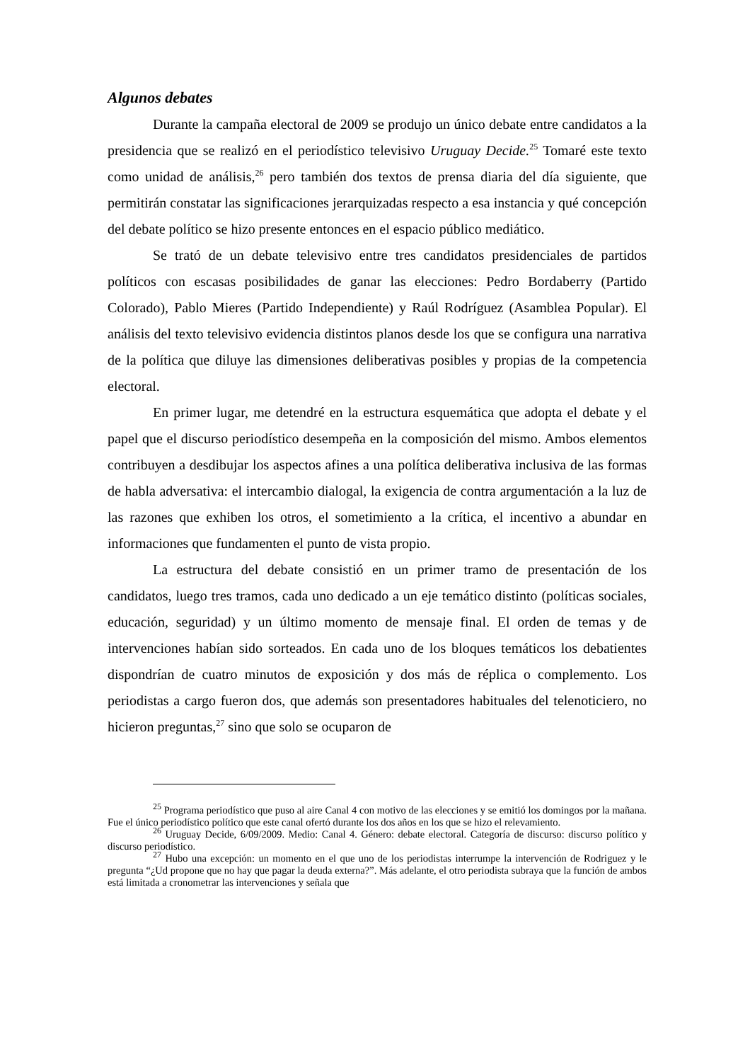Algunos debates
Durante la campaña electoral de 2009 se produjo un único debate entre candidatos a la presidencia que se realizó en el periodístico televisivo Uruguay Decide.<sup>25</sup> Tomaré este texto como unidad de análisis,<sup>26</sup> pero también dos textos de prensa diaria del día siguiente, que permitirán constatar las significaciones jerarquizadas respecto a esa instancia y qué concepción del debate político se hizo presente entonces en el espacio público mediático.
Se trató de un debate televisivo entre tres candidatos presidenciales de partidos políticos con escasas posibilidades de ganar las elecciones: Pedro Bordaberry (Partido Colorado), Pablo Mieres (Partido Independiente) y Raúl Rodríguez (Asamblea Popular). El análisis del texto televisivo evidencia distintos planos desde los que se configura una narrativa de la política que diluye las dimensiones deliberativas posibles y propias de la competencia electoral.
En primer lugar, me detendré en la estructura esquemática que adopta el debate y el papel que el discurso periodístico desempeña en la composición del mismo. Ambos elementos contribuyen a desdibujar los aspectos afines a una política deliberativa inclusiva de las formas de habla adversativa: el intercambio dialogal, la exigencia de contra argumentación a la luz de las razones que exhiben los otros, el sometimiento a la crítica, el incentivo a abundar en informaciones que fundamenten el punto de vista propio.
La estructura del debate consistió en un primer tramo de presentación de los candidatos, luego tres tramos, cada uno dedicado a un eje temático distinto (políticas sociales, educación, seguridad) y un último momento de mensaje final. El orden de temas y de intervenciones habían sido sorteados. En cada uno de los bloques temáticos los debatientes dispondrían de cuatro minutos de exposición y dos más de réplica o complemento. Los periodistas a cargo fueron dos, que además son presentadores habituales del telenoticiero, no hicieron preguntas,<sup>27</sup> sino que solo se ocuparon de
<sup>25</sup> Programa periodístico que puso al aire Canal 4 con motivo de las elecciones y se emitió los domingos por la mañana. Fue el único periodístico político que este canal ofertó durante los dos años en los que se hizo el relevamiento.
<sup>26</sup> Uruguay Decide, 6/09/2009. Medio: Canal 4. Género: debate electoral. Categoría de discurso: discurso político y discurso periodístico.
<sup>27</sup> Hubo una excepción: un momento en el que uno de los periodistas interrumpe la intervención de Rodriguez y le pregunta “¿Ud propone que no hay que pagar la deuda externa?”. Más adelante, el otro periodista subraya que la función de ambos está limitada a cronometrar las intervenciones y señala que